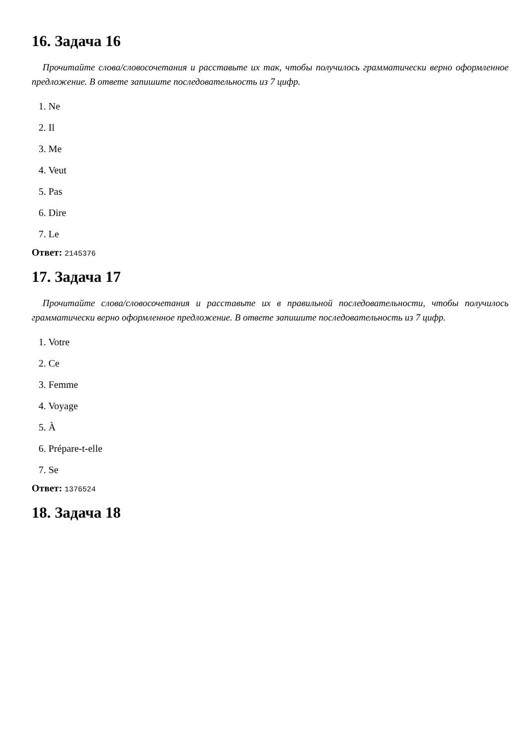16. Задача 16
Прочитайте слова/словосочетания и расставьте их так, чтобы получилось грамматически верно оформленное предложение. В ответе запишите последовательность из 7 цифр.
1. Ne
2. Il
3. Me
4. Veut
5. Pas
6. Dire
7. Le
Ответ: 2145376
17. Задача 17
Прочитайте слова/словосочетания и расставьте их в правильной последовательности, чтобы получилось грамматически верно оформленное предложение. В ответе запишите последовательность из 7 цифр.
1. Votre
2. Ce
3. Femme
4. Voyage
5. À
6. Prépare-t-elle
7. Se
Ответ: 1376524
18. Задача 18